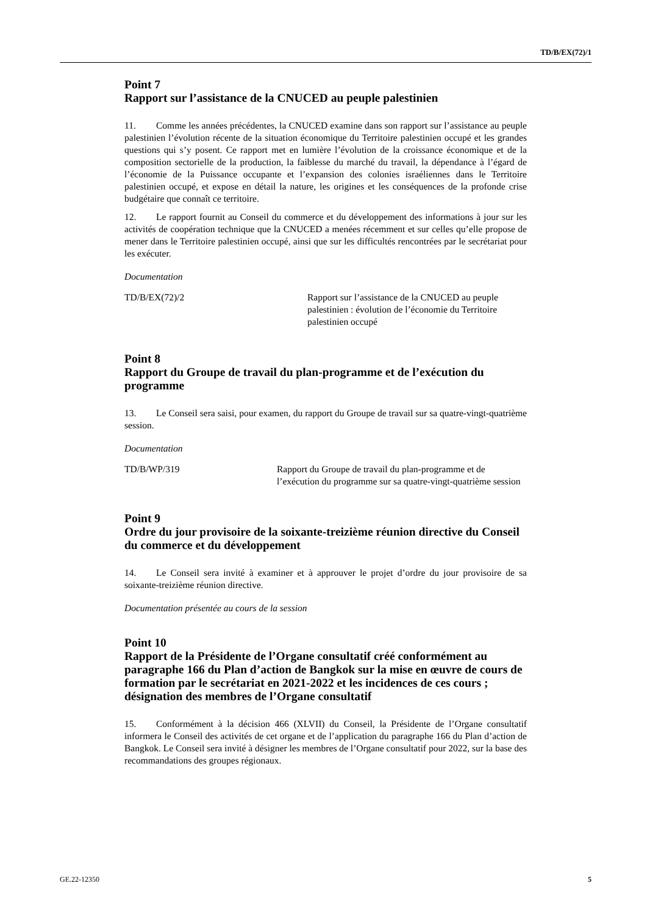TD/B/EX(72)/1
Point 7
Rapport sur l’assistance de la CNUCED au peuple palestinien
11. Comme les années précédentes, la CNUCED examine dans son rapport sur l’assistance au peuple palestinien l’évolution récente de la situation économique du Territoire palestinien occupé et les grandes questions qui s’y posent. Ce rapport met en lumière l’évolution de la croissance économique et de la composition sectorielle de la production, la faiblesse du marché du travail, la dépendance à l’égard de l’économie de la Puissance occupante et l’expansion des colonies israéliennes dans le Territoire palestinien occupé, et expose en détail la nature, les origines et les conséquences de la profonde crise budgétaire que connaît ce territoire.
12. Le rapport fournit au Conseil du commerce et du développement des informations à jour sur les activités de coopération technique que la CNUCED a menées récemment et sur celles qu’elle propose de mener dans le Territoire palestinien occupé, ainsi que sur les difficultés rencontrées par le secrétariat pour les exécuter.
Documentation
TD/B/EX(72)/2 Rapport sur l’assistance de la CNUCED au peuple palestinien : évolution de l’économie du Territoire palestinien occupé
Point 8
Rapport du Groupe de travail du plan-programme et de l’exécution du programme
13. Le Conseil sera saisi, pour examen, du rapport du Groupe de travail sur sa quatre-vingt-quatrième session.
Documentation
TD/B/WP/319 Rapport du Groupe de travail du plan-programme et de l’exécution du programme sur sa quatre-vingt-quatrième session
Point 9
Ordre du jour provisoire de la soixante-treizième réunion directive du Conseil du commerce et du développement
14. Le Conseil sera invité à examiner et à approuver le projet d’ordre du jour provisoire de sa soixante-treizième réunion directive.
Documentation présentée au cours de la session
Point 10
Rapport de la Présidente de l’Organe consultatif créé conformément au paragraphe 166 du Plan d’action de Bangkok sur la mise en œuvre de cours de formation par le secrétariat en 2021-2022 et les incidences de ces cours ; désignation des membres de l’Organe consultatif
15. Conformément à la décision 466 (XLVII) du Conseil, la Présidente de l’Organe consultatif informera le Conseil des activités de cet organe et de l’application du paragraphe 166 du Plan d’action de Bangkok. Le Conseil sera invité à désigner les membres de l’Organe consultatif pour 2022, sur la base des recommandations des groupes régionaux.
GE.22-12350 5